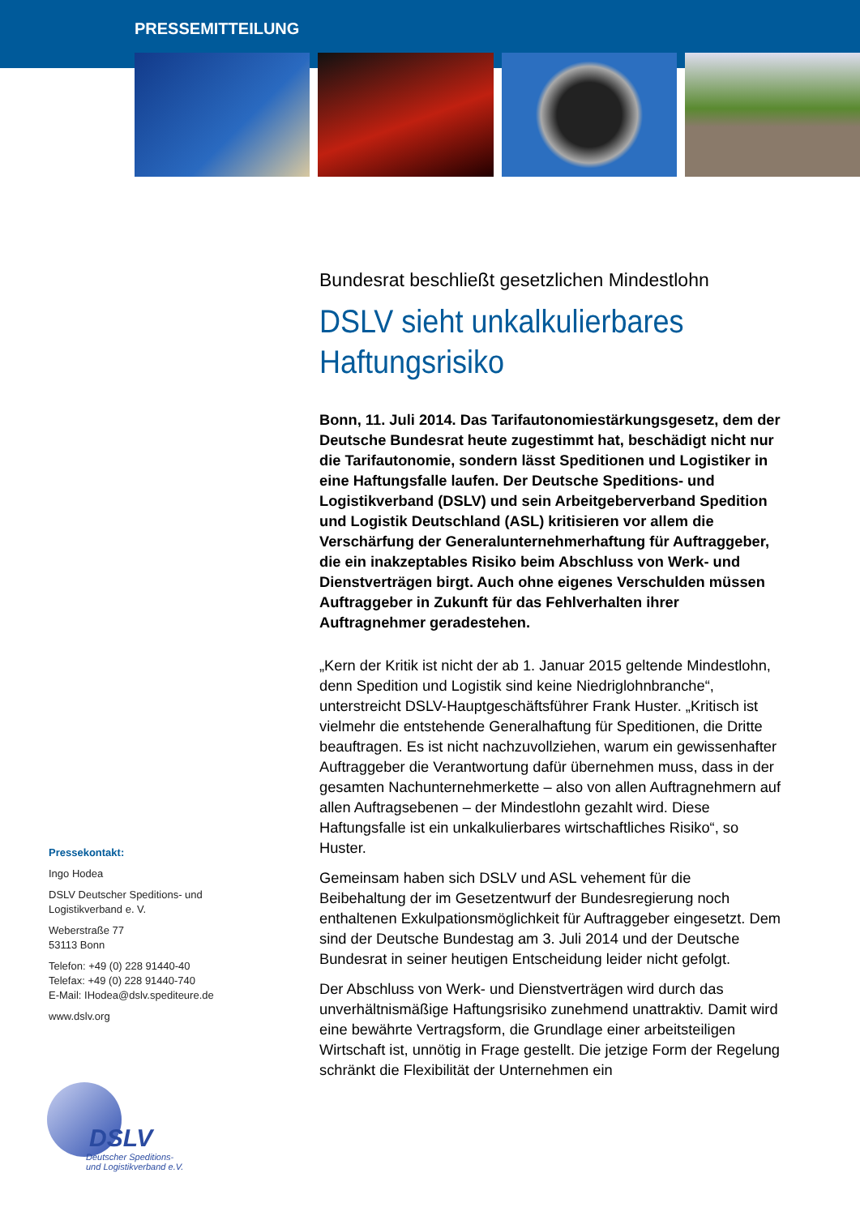PRESSEMITTEILUNG
Bundesrat beschließt gesetzlichen Mindestlohn
DSLV sieht unkalkulierbares Haftungsrisiko
Bonn, 11. Juli 2014. Das Tarifautonomiestärkungsgesetz, dem der Deutsche Bundesrat heute zugestimmt hat, beschädigt nicht nur die Tarifautonomie, sondern lässt Speditionen und Logistiker in eine Haftungsfalle laufen. Der Deutsche Speditions- und Logistikverband (DSLV) und sein Arbeitgeberverband Spedition und Logistik Deutschland (ASL) kritisieren vor allem die Verschärfung der Generalunternehmerhaftung für Auftraggeber, die ein inakzeptables Risiko beim Abschluss von Werk- und Dienstverträgen birgt. Auch ohne eigenes Verschulden müssen Auftraggeber in Zukunft für das Fehlverhalten ihrer Auftragnehmer geradestehen.
„Kern der Kritik ist nicht der ab 1. Januar 2015 geltende Mindestlohn, denn Spedition und Logistik sind keine Niedriglohnbranche“, unterstreicht DSLV-Hauptgeschäftsführer Frank Huster. „Kritisch ist vielmehr die entstehende Generalhaftung für Speditionen, die Dritte beauftragen. Es ist nicht nachzuvollziehen, warum ein gewissenhafter Auftraggeber die Verantwortung dafür übernehmen muss, dass in der gesamten Nachunternehmerkette – also von allen Auftragnehmern auf allen Auftragsebenen – der Mindestlohn gezahlt wird. Diese Haftungsfalle ist ein unkalkulierbares wirtschaftliches Risiko“, so Huster.
Gemeinsam haben sich DSLV und ASL vehement für die Beibehaltung der im Gesetzentwurf der Bundesregierung noch enthaltenen Exkulpationsmöglichkeit für Auftraggeber eingesetzt. Dem sind der Deutsche Bundestag am 3. Juli 2014 und der Deutsche Bundesrat in seiner heutigen Entscheidung leider nicht gefolgt.
Der Abschluss von Werk- und Dienstverträgen wird durch das unverhältnismäßige Haftungsrisiko zunehmend unattraktiv. Damit wird eine bewährte Vertragsform, die Grundlage einer arbeitsteiligen Wirtschaft ist, unnötig in Frage gestellt. Die jetzige Form der Regelung schränkt die Flexibilität der Unternehmen ein
Pressekontakt:
Ingo Hodea
DSLV Deutscher Speditions- und Logistikverband e. V.
Weberstraße 77
53113 Bonn
Telefon: +49 (0) 228 91440-40
Telefax: +49 (0) 228 91440-740
E-Mail: IHodea@dslv.spediteure.de
www.dslv.org
DSLV
Deutscher Speditions-
und Logistikverband e.V.